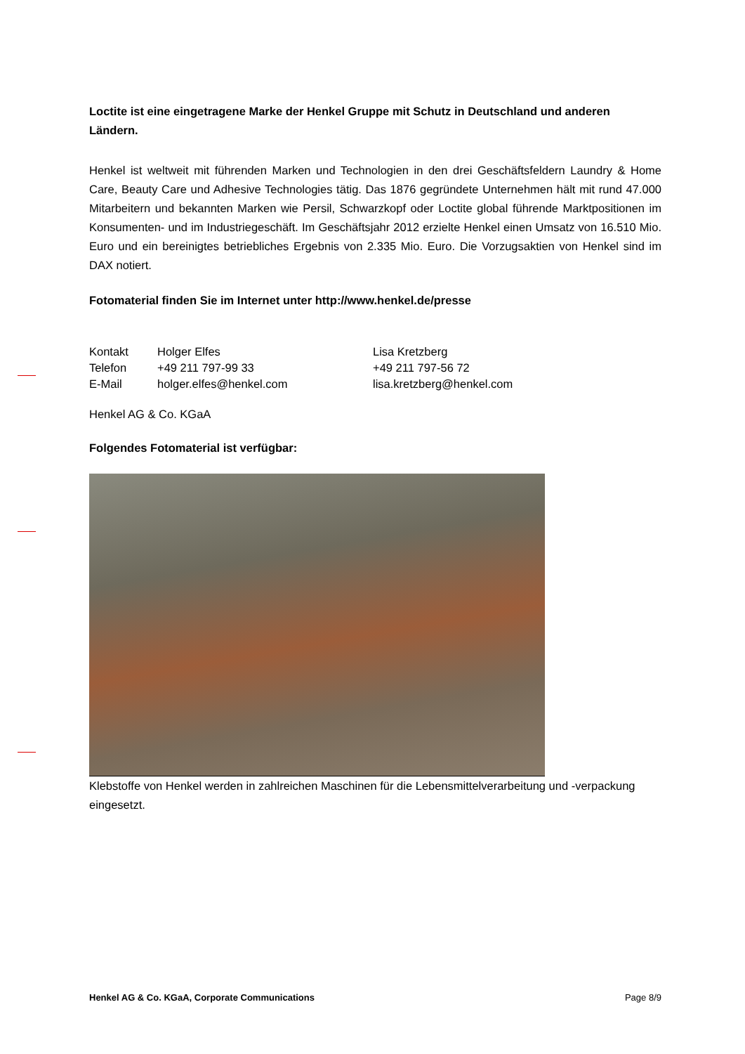Loctite ist eine eingetragene Marke der Henkel Gruppe mit Schutz in Deutschland und anderen Ländern.
Henkel ist weltweit mit führenden Marken und Technologien in den drei Geschäftsfeldern Laundry & Home Care, Beauty Care und Adhesive Technologies tätig. Das 1876 gegründete Unternehmen hält mit rund 47.000 Mitarbeitern und bekannten Marken wie Persil, Schwarzkopf oder Loctite global führende Marktpositionen im Konsumenten- und im Industriegeschäft. Im Geschäftsjahr 2012 erzielte Henkel einen Umsatz von 16.510 Mio. Euro und ein bereinigtes betriebliches Ergebnis von 2.335 Mio. Euro. Die Vorzugsaktien von Henkel sind im DAX notiert.
Fotomaterial finden Sie im Internet unter http://www.henkel.de/presse
| Kontakt | Holger Elfes | Lisa Kretzberg |
| Telefon | +49 211 797-99 33 | +49 211 797-56 72 |
| E-Mail | holger.elfes@henkel.com | lisa.kretzberg@henkel.com |
Henkel AG & Co. KGaA
Folgendes Fotomaterial ist verfügbar:
Klebstoffe von Henkel werden in zahlreichen Maschinen für die Lebensmittelverarbeitung und -verpackung eingesetzt.
Henkel AG & Co. KGaA, Corporate Communications Page 8/9